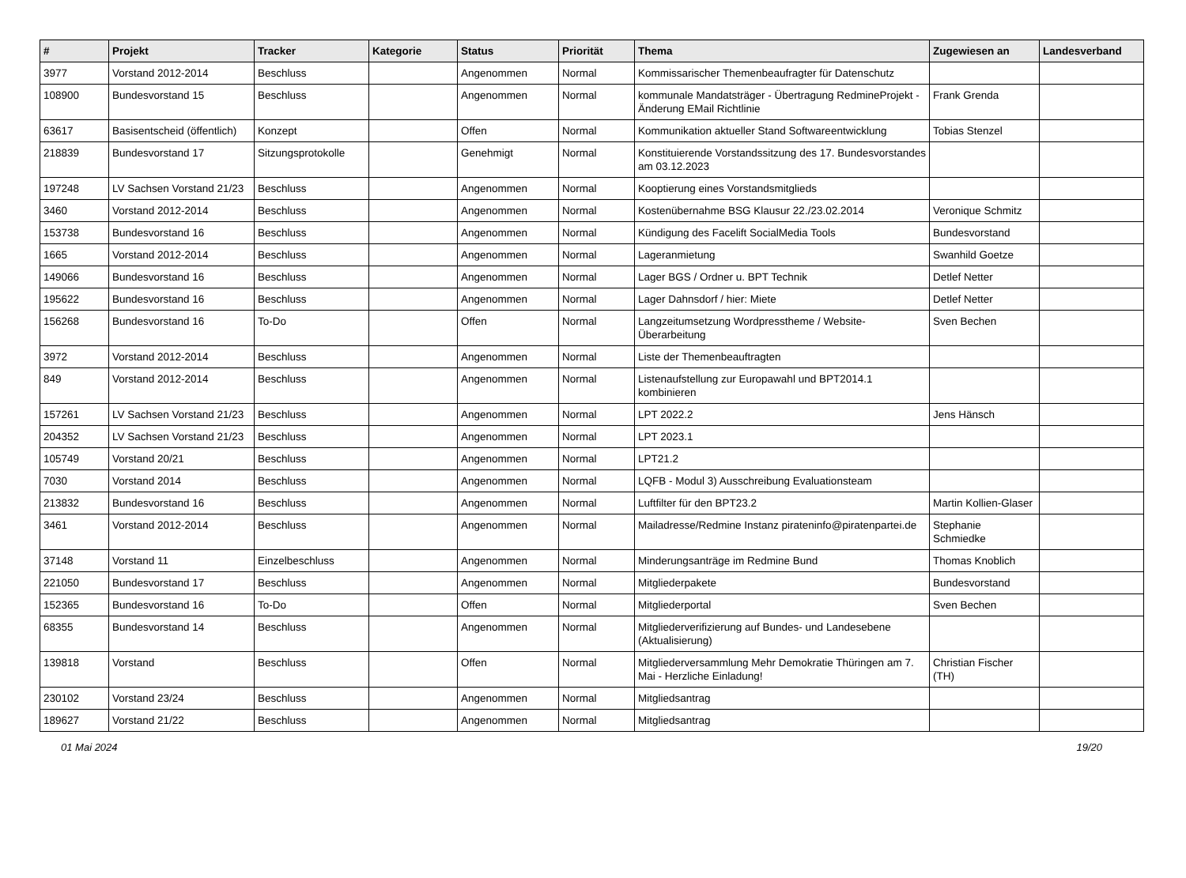| # | Projekt | Tracker | Kategorie | Status | Priorität | Thema | Zugewiesen an | Landesverband |
| --- | --- | --- | --- | --- | --- | --- | --- | --- |
| 3977 | Vorstand 2012-2014 | Beschluss | | Angenommen | Normal | Kommissarischer Themenbeaufragter für Datenschutz | | |
| 108900 | Bundesvorstand 15 | Beschluss | | Angenommen | Normal | kommunale Mandatsträger - Übertragung RedmineProjekt - Änderung EMail Richtlinie | Frank Grenda | |
| 63617 | Basisentscheid (öffentlich) | Konzept | | Offen | Normal | Kommunikation aktueller Stand Softwareentwicklung | Tobias Stenzel | |
| 218839 | Bundesvorstand 17 | Sitzungsprotokolle | | Genehmigt | Normal | Konstituierende Vorstandssitzung des 17. Bundesvorstandes am 03.12.2023 | | |
| 197248 | LV Sachsen Vorstand 21/23 | Beschluss | | Angenommen | Normal | Kooptierung eines Vorstandsmitglieds | | |
| 3460 | Vorstand 2012-2014 | Beschluss | | Angenommen | Normal | Kostenübernahme BSG Klausur 22./23.02.2014 | Veronique Schmitz | |
| 153738 | Bundesvorstand 16 | Beschluss | | Angenommen | Normal | Kündigung des Facelift SocialMedia Tools | Bundesvorstand | |
| 1665 | Vorstand 2012-2014 | Beschluss | | Angenommen | Normal | Lageranmietung | Swanhild Goetze | |
| 149066 | Bundesvorstand 16 | Beschluss | | Angenommen | Normal | Lager BGS / Ordner u. BPT Technik | Detlef Netter | |
| 195622 | Bundesvorstand 16 | Beschluss | | Angenommen | Normal | Lager Dahnsdorf / hier: Miete | Detlef Netter | |
| 156268 | Bundesvorstand 16 | To-Do | | Offen | Normal | Langzeitumsetzung Wordpresstheme / Website-Überarbeitung | Sven Bechen | |
| 3972 | Vorstand 2012-2014 | Beschluss | | Angenommen | Normal | Liste der Themenbeauftragten | | |
| 849 | Vorstand 2012-2014 | Beschluss | | Angenommen | Normal | Listenaufstellung zur Europawahl und BPT2014.1 kombinieren | | |
| 157261 | LV Sachsen Vorstand 21/23 | Beschluss | | Angenommen | Normal | LPT 2022.2 | Jens Hänsch | |
| 204352 | LV Sachsen Vorstand 21/23 | Beschluss | | Angenommen | Normal | LPT 2023.1 | | |
| 105749 | Vorstand 20/21 | Beschluss | | Angenommen | Normal | LPT21.2 | | |
| 7030 | Vorstand 2014 | Beschluss | | Angenommen | Normal | LQFB - Modul 3) Ausschreibung Evaluationsteam | | |
| 213832 | Bundesvorstand 16 | Beschluss | | Angenommen | Normal | Luftfilter für den BPT23.2 | Martin Kollien-Glaser | |
| 3461 | Vorstand 2012-2014 | Beschluss | | Angenommen | Normal | Mailadresse/Redmine Instanz pirateninfo@piratenpartei.de | Stephanie Schmiedke | |
| 37148 | Vorstand 11 | Einzelbeschluss | | Angenommen | Normal | Minderungsanträge im Redmine Bund | Thomas Knoblich | |
| 221050 | Bundesvorstand 17 | Beschluss | | Angenommen | Normal | Mitgliederpakete | Bundesvorstand | |
| 152365 | Bundesvorstand 16 | To-Do | | Offen | Normal | Mitgliederportal | Sven Bechen | |
| 68355 | Bundesvorstand 14 | Beschluss | | Angenommen | Normal | Mitgliederverifizierung auf Bundes- und Landesebene (Aktualisierung) | | |
| 139818 | Vorstand | Beschluss | | Offen | Normal | Mitgliederversammlung Mehr Demokratie Thüringen am 7. Mai - Herzliche Einladung! | Christian Fischer (TH) | |
| 230102 | Vorstand 23/24 | Beschluss | | Angenommen | Normal | Mitgliedsantrag | | |
| 189627 | Vorstand 21/22 | Beschluss | | Angenommen | Normal | Mitgliedsantrag | | |
01 Mai 2024 19/20